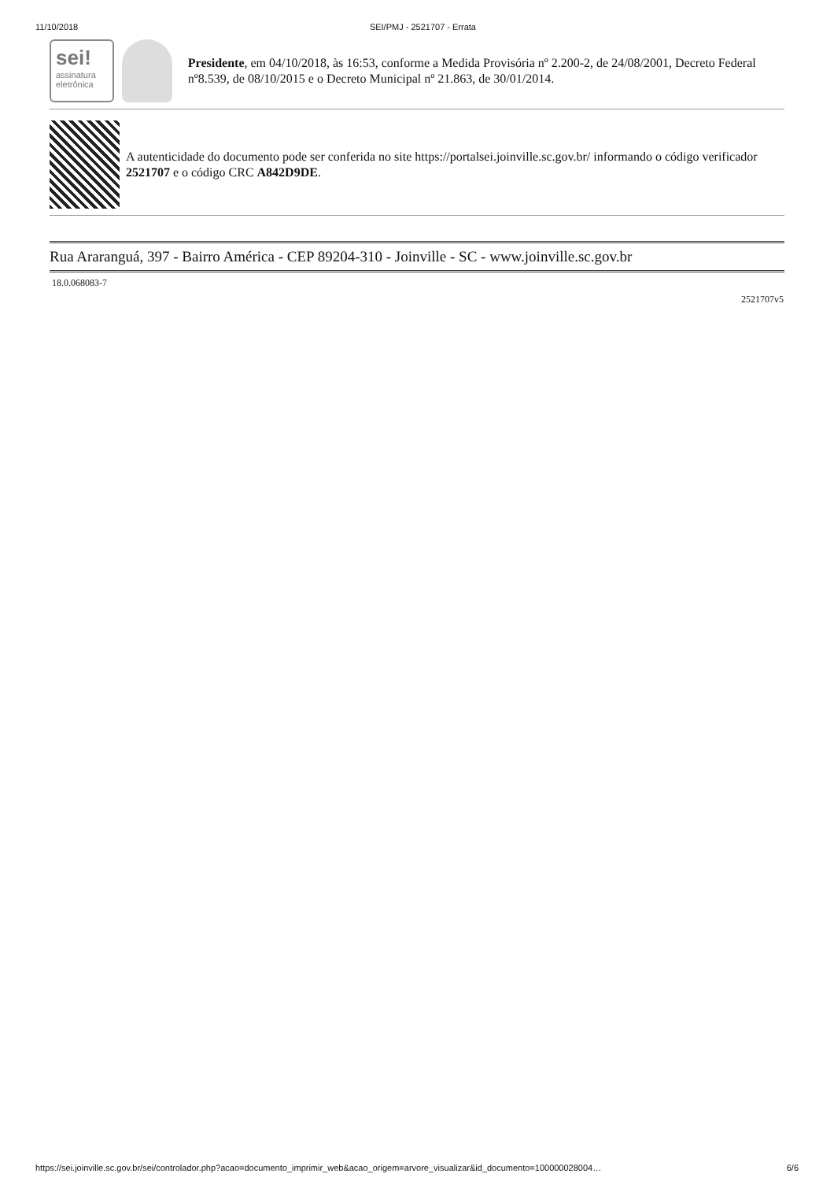11/10/2018 SEI/PMJ - 2521707 - Errata
sei!
assinatura
eletrônica
Presidente, em 04/10/2018, às 16:53, conforme a Medida Provisória nº 2.200-2, de 24/08/2001, Decreto Federal nº8.539, de 08/10/2015 e o Decreto Municipal nº 21.863, de 30/01/2014.
A autenticidade do documento pode ser conferida no site https://portalsei.joinville.sc.gov.br/ informando o código verificador 2521707 e o código CRC A842D9DE.
Rua Araranguá, 397 - Bairro América - CEP 89204-310 - Joinville - SC - www.joinville.sc.gov.br
18.0.068083-7
2521707v5
https://sei.joinville.sc.gov.br/sei/controlador.php?acao=documento_imprimir_web&acao_origem=arvore_visualizar&id_documento=100000028004… 6/6